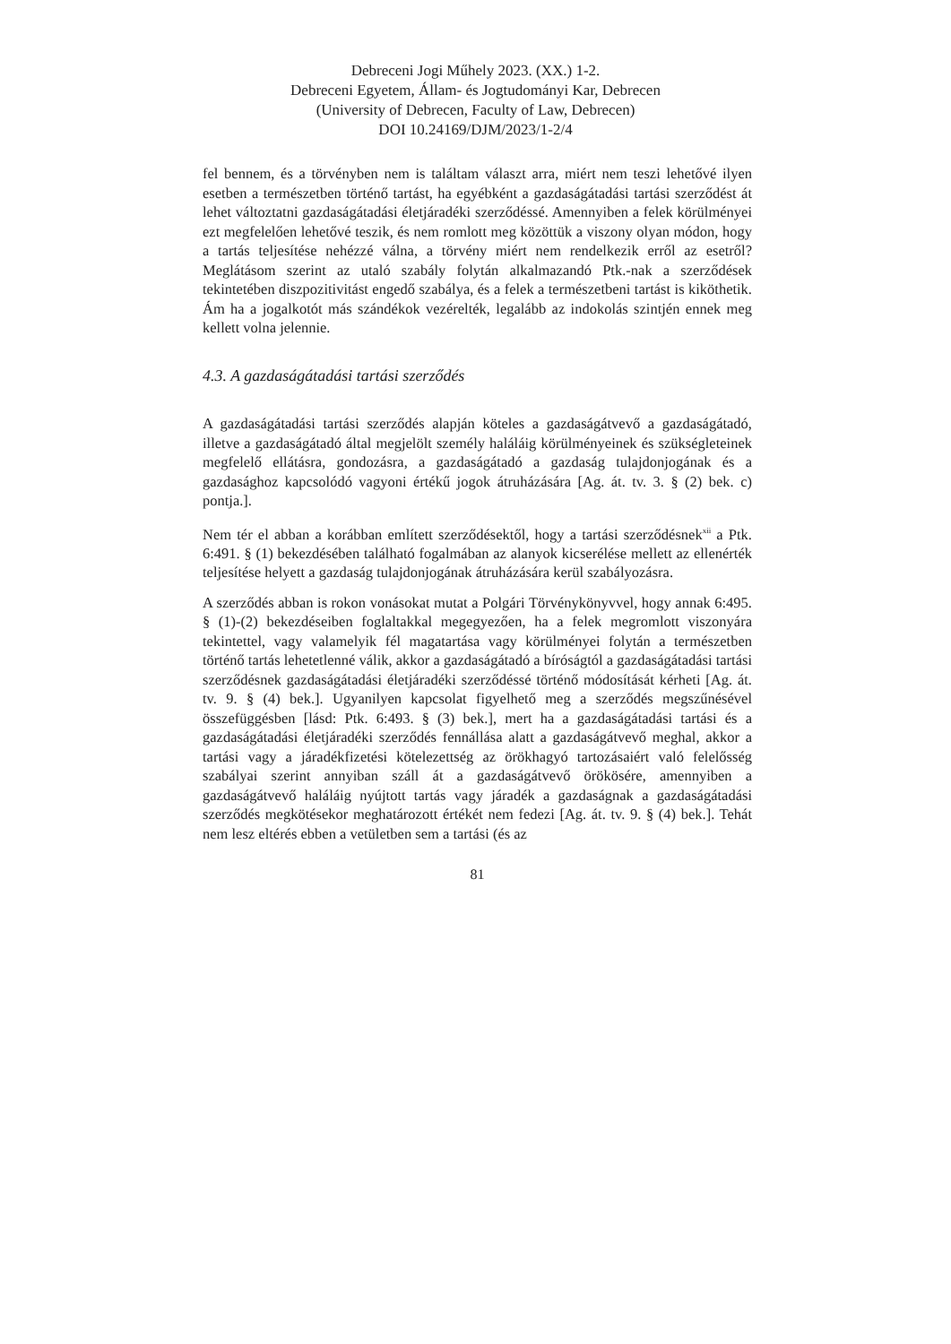Debreceni Jogi Műhely 2023. (XX.) 1-2.
Debreceni Egyetem, Állam- és Jogtudományi Kar, Debrecen
(University of Debrecen, Faculty of Law, Debrecen)
DOI 10.24169/DJM/2023/1-2/4
fel bennem, és a törvényben nem is találtam választ arra, miért nem teszi lehetővé ilyen esetben a természetben történő tartást, ha egyébként a gazdaságátadási tartási szerződést át lehet változtatni gazdaságátadási életjáradéki szerződéssé. Amennyiben a felek körülményei ezt megfelelően lehetővé teszik, és nem romlott meg közöttük a viszony olyan módon, hogy a tartás teljesítése nehézzé válna, a törvény miért nem rendelkezik erről az esetről? Meglátásom szerint az utaló szabály folytán alkalmazandó Ptk.-nak a szerződések tekintetében diszpozitivitást engedő szabálya, és a felek a természetbeni tartást is kiköthetik. Ám ha a jogalkotót más szándékok vezérelték, legalább az indokolás szintjén ennek meg kellett volna jelennie.
4.3. A gazdaságátadási tartási szerződés
A gazdaságátadási tartási szerződés alapján köteles a gazdaságátvevő a gazdaságátadó, illetve a gazdaságátadó által megjelölt személy haláláig körülményeinek és szükségleteinek megfelelő ellátásra, gondozásra, a gazdaságátadó a gazdaság tulajdonjogának és a gazdasághoz kapcsolódó vagyoni értékű jogok átruházására [Ag. át. tv. 3. § (2) bek. c) pontja.].
Nem tér el abban a korábban említett szerződésektől, hogy a tartási szerződésnek<sup>xii</sup> a Ptk. 6:491. § (1) bekezdésében található fogalmában az alanyok kicserélése mellett az ellenérték teljesítése helyett a gazdaság tulajdonjogának átruházására kerül szabályozásra.
A szerződés abban is rokon vonásokat mutat a Polgári Törvénykönyvvel, hogy annak 6:495. § (1)-(2) bekezdéseiben foglaltakkal megegyezően, ha a felek megromlott viszonyára tekintettel, vagy valamelyik fél magatartása vagy körülményei folytán a természetben történő tartás lehetetlenné válik, akkor a gazdaságátadó a bíróságtól a gazdaságátadási tartási szerződésnek gazdaságátadási életjáradéki szerződéssé történő módosítását kérheti [Ag. át. tv. 9. § (4) bek.]. Ugyanilyen kapcsolat figyelhető meg a szerződés megszűnésével összefüggésben [lásd: Ptk. 6:493. § (3) bek.], mert ha a gazdaságátadási tartási és a gazdaságátadási életjáradéki szerződés fennállása alatt a gazdaságátvevő meghal, akkor a tartási vagy a járadékfizetési kötelezettség az örökhagyó tartozásaiért való felelősség szabályai szerint annyiban száll át a gazdaságátvevő örökösére, amennyiben a gazdaságátvevő haláláig nyújtott tartás vagy járadék a gazdaságnak a gazdaságátadási szerződés megkötésekor meghatározott értékét nem fedezi [Ag. át. tv. 9. § (4) bek.]. Tehát nem lesz eltérés ebben a vetületben sem a tartási (és az
81